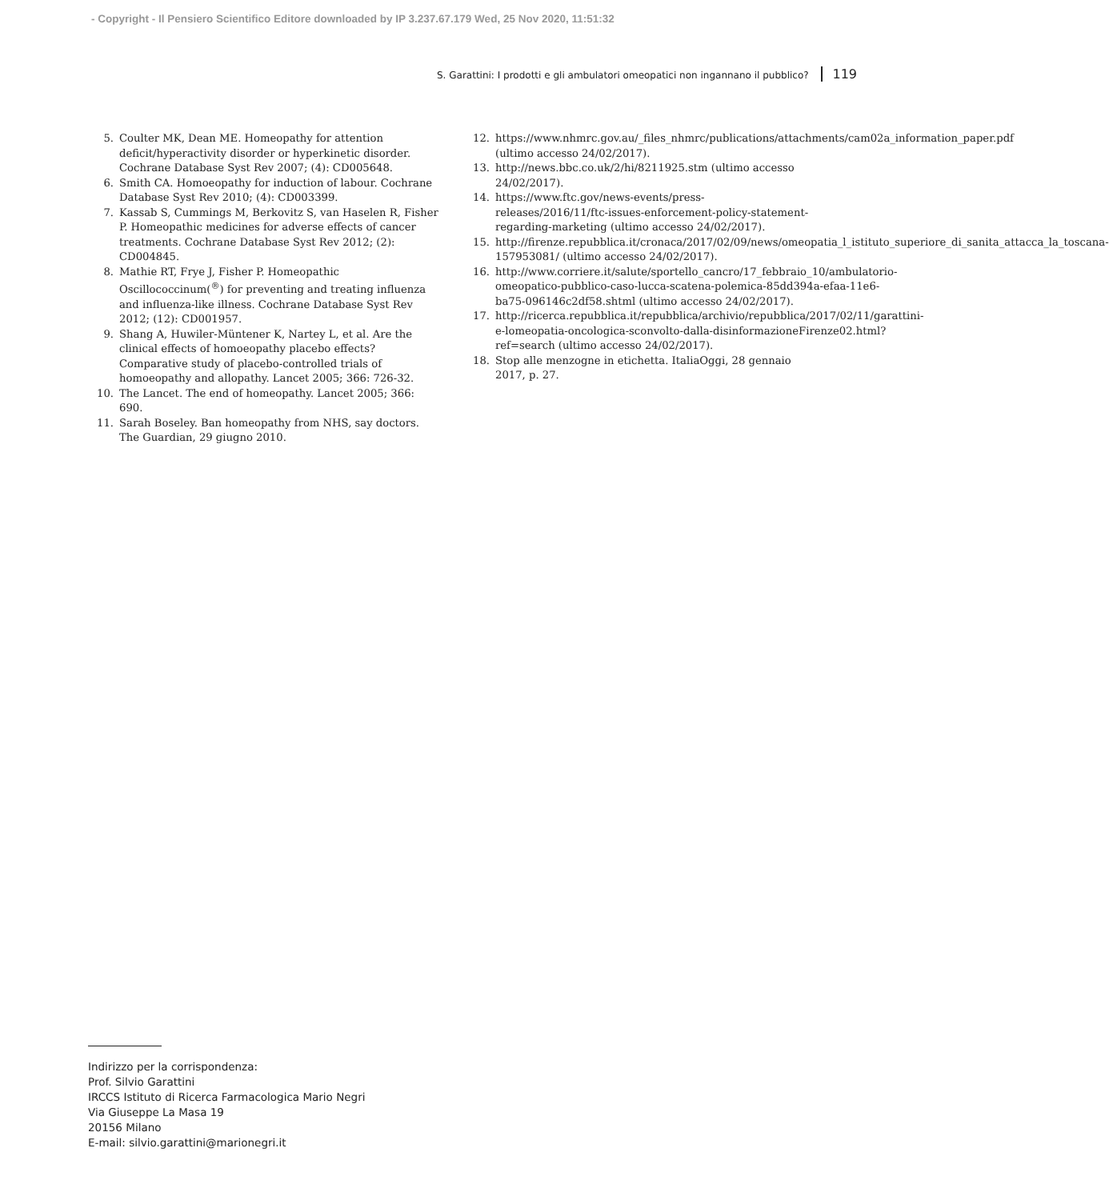- Copyright - Il Pensiero Scientifico Editore downloaded by IP 3.237.67.179 Wed, 25 Nov 2020, 11:51:32
S. Garattini: I prodotti e gli ambulatori omeopatici non ingannano il pubblico? 119
5. Coulter MK, Dean ME. Homeopathy for attention deficit/hyperactivity disorder or hyperkinetic disorder. Cochrane Database Syst Rev 2007; (4): CD005648.
6. Smith CA. Homoeopathy for induction of labour. Cochrane Database Syst Rev 2010; (4): CD003399.
7. Kassab S, Cummings M, Berkovitz S, van Haselen R, Fisher P. Homeopathic medicines for adverse effects of cancer treatments. Cochrane Database Syst Rev 2012; (2): CD004845.
8. Mathie RT, Frye J, Fisher P. Homeopathic Oscillococcinum(<sup>®</sup>) for preventing and treating influenza and influenza-like illness. Cochrane Database Syst Rev 2012; (12): CD001957.
9. Shang A, Huwiler-Müntener K, Nartey L, et al. Are the clinical effects of homoeopathy placebo effects? Comparative study of placebo-controlled trials of homoeopathy and allopathy. Lancet 2005; 366: 726-32.
10. The Lancet. The end of homeopathy. Lancet 2005; 366: 690.
11. Sarah Boseley. Ban homeopathy from NHS, say doctors. The Guardian, 29 giugno 2010.
12. https://www.nhmrc.gov.au/_files_nhmrc/publications/attachments/cam02a_information_paper.pdf (ultimo accesso 24/02/2017).
13. http://news.bbc.co.uk/2/hi/8211925.stm (ultimo accesso 24/02/2017).
14. https://www.ftc.gov/news-events/press-releases/2016/11/ftc-issues-enforcement-policy-statement-regarding-marketing (ultimo accesso 24/02/2017).
15. http://firenze.repubblica.it/cronaca/2017/02/09/news/omeopatia_l_istituto_superiore_di_sanita_attacca_la_toscana-157953081/ (ultimo accesso 24/02/2017).
16. http://www.corriere.it/salute/sportello_cancro/17_febbraio_10/ambulatorio-omeopatico-pubblico-caso-lucca-scatena-polemica-85dd394a-efaa-11e6-ba75-096146c2df58.shtml (ultimo accesso 24/02/2017).
17. http://ricerca.repubblica.it/repubblica/archivio/repubblica/2017/02/11/garattini-e-lomeopatia-oncologica-sconvolto-dalla-disinformazioneFirenze02.html?ref=search (ultimo accesso 24/02/2017).
18. Stop alle menzogne in etichetta. ItaliaOggi, 28 gennaio 2017, p. 27.
Indirizzo per la corrispondenza:
Prof. Silvio Garattini
IRCCS Istituto di Ricerca Farmacologica Mario Negri
Via Giuseppe La Masa 19
20156 Milano
E-mail: silvio.garattini@marionegri.it